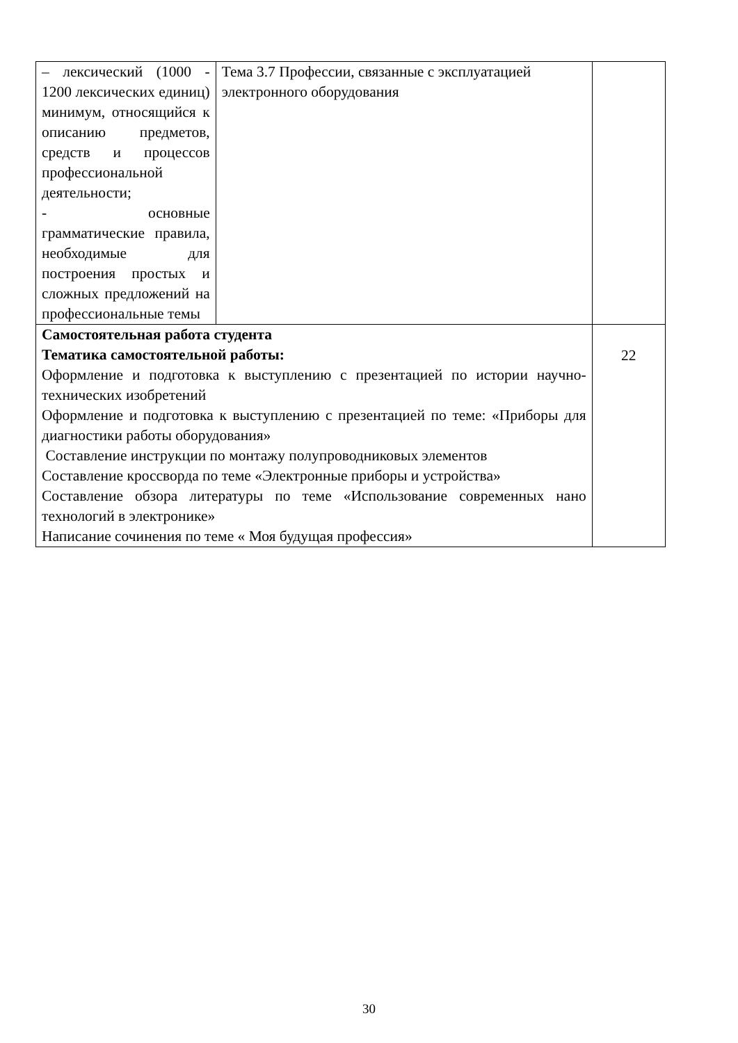| – лексический (1000 - 1200 лексических единиц) минимум, относящийся к описанию предметов, средств и процессов профессиональной деятельности; - основные грамматические правила, необходимые для построения простых и сложных предложений на профессиональные темы | Тема 3.7 Профессии, связанные с эксплуатацией электронного оборудования | |
| Самостоятельная работа студента Тематика самостоятельной работы: Оформление и подготовка к выступлению с презентацией по истории научно-технических изобретений Оформление и подготовка к выступлению с презентацией по теме: «Приборы для диагностики работы оборудования» Составление инструкции по монтажу полупроводниковых элементов Составление кроссворда по теме «Электронные приборы и устройства» Составление обзора литературы по теме «Использование современных нано технологий в электронике» Написание сочинения по теме « Моя будущая профессия» | | 22 |
30